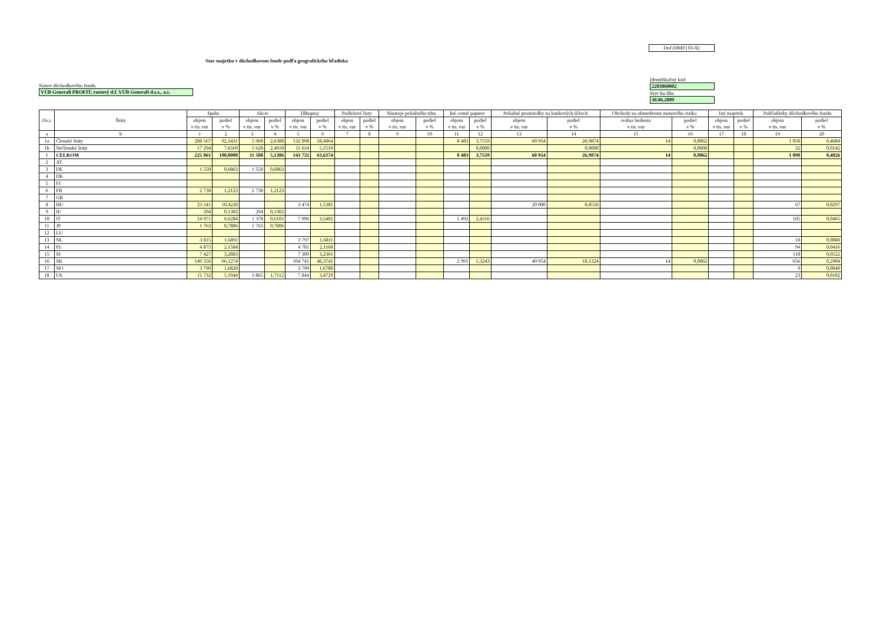Dof (HMF) 03-02
Stav majetku v dôchodkovom fonde podľa geografického hľadiska
Názov dôchodkového fondu
VÚB Generali PROFIT, rastový d.f. VÚB Generali d.s.s., a.s.
Identifikačný kód
2203060002
Stav ku dňu
30.06.2009
| čís.r. | Štáty | Spolu | | Akcie | | Dlhopisy | | Podielové listy | | Nástroje peňažného trhu | | Iné cenné papiere | | Peňažné prostriedky na bankových účtoch | | Obchody na obmedzenie menového rizika | | Iný majetok | | Pohľadávky dôchodkového fondu | |
| --- | --- | --- | --- | --- | --- | --- | --- | --- | --- | --- | --- | --- | --- | --- | --- | --- | --- | --- | --- | --- | --- |
| | | objem v tis. eur | podiel v % | objem v tis. eur | podiel v % | objem v tis. eur | podiel v % | objem v tis. eur | podiel v % | objem v tis. eur | podiel v % | objem v tis. eur | podiel v % | objem v tis. eur | podiel v % | reálna hodnota v tis. eur | podiel v % | objem v tis. eur | podiel v % | objem v tis. eur | podiel v % |
| a | b | 1 | 2 | 3 | 4 | 5 | 6 | 7 | 8 | 9 | 10 | 11 | 12 | 13 | 14 | 15 | 16 | 17 | 18 | 19 | 20 |
| 1a | Členské štáty | 208 567 | 92,3431 | 5 960 | 2,6388 | 132 098 | 58,4864 | | | | | 8 483 | 3,7559 | 60 954 | 26,9874 | 14 | 0,0062 | | | 1 058 | 0,4684 |
| 1b | Nečlenské štáty | 17 294 | 7,6569 | 5 628 | 2,4918 | 11 634 | 5,1510 | | | | | | 0,0000 | | 0,0000 | | 0,0000 | | | 32 | 0,0142 |
| 1 | CELKOM | 225 861 | 100,0000 | 11 588 | 5,1306 | 143 732 | 63,6374 | | | | | 8 483 | 3,7559 | 60 954 | 26,9874 | 14 | 0,0062 | | | 1 090 | 0,4826 |
| 2 | AT | | | | | | | | | | | | | | | | | | | | |
| 3 | DE | 1 550 | 0,6863 | 1 550 | 0,6863 | | | | | | | | | | | | | | | | |
| 4 | DK | | | | | | | | | | | | | | | | | | | | |
| 5 | FI | | | | | | | | | | | | | | | | | | | | |
| 6 | FR | 2 738 | 1,2123 | 2 738 | 1,2123 | | | | | | | | | | | | | | | | |
| 7 | GB | | | | | | | | | | | | | | | | | | | | |
| 8 | HU | 23 541 | 10,4228 | | | 3 474 | 1,5381 | | | | | | | 20 000 | 8,8550 | | | | | 67 | 0,0297 |
| 9 | IE | 294 | 0,1302 | 294 | 0,1302 | | | | | | | | | | | | | | | | |
| 10 | IT | 14 971 | 6,6284 | 1 378 | 0,6101 | 7 996 | 3,5402 | | | | | 5 492 | 2,4316 | | | | | | | 105 | 0,0465 |
| 11 | JP | 1 763 | 0,7806 | 1 763 | 0,7806 | | | | | | | | | | | | | | | | |
| 12 | LU | | | | | | | | | | | | | | | | | | | | |
| 13 | NL | 3 815 | 1,6891 | | | 3 797 | 1,6811 | | | | | | | | | | | | | 18 | 0,0080 |
| 14 | PL | 4 875 | 2,1584 | | | 4 781 | 2,1168 | | | | | | | | | | | | | 94 | 0,0416 |
| 15 | SI | 7 427 | 3,2883 | | | 7 309 | 3,2361 | | | | | | | | | | | | | 118 | 0,0522 |
| 16 | SK | 149 356 | 66,1274 | | | 104 741 | 46,3741 | | | | | 2 991 | 1,3243 | 40 954 | 18,1324 | 14 | 0,0062 | | | 656 | 0,2904 |
| 17 | NO | 3 799 | 1,6820 | | | 3 790 | 1,6780 | | | | | | | | | | | | | 9 | 0,0040 |
| 18 | US | 11 732 | 5,1944 | 3 865 | 1,7112 | 7 844 | 3,4729 | | | | | | | | | | | | | 23 | 0,0102 |